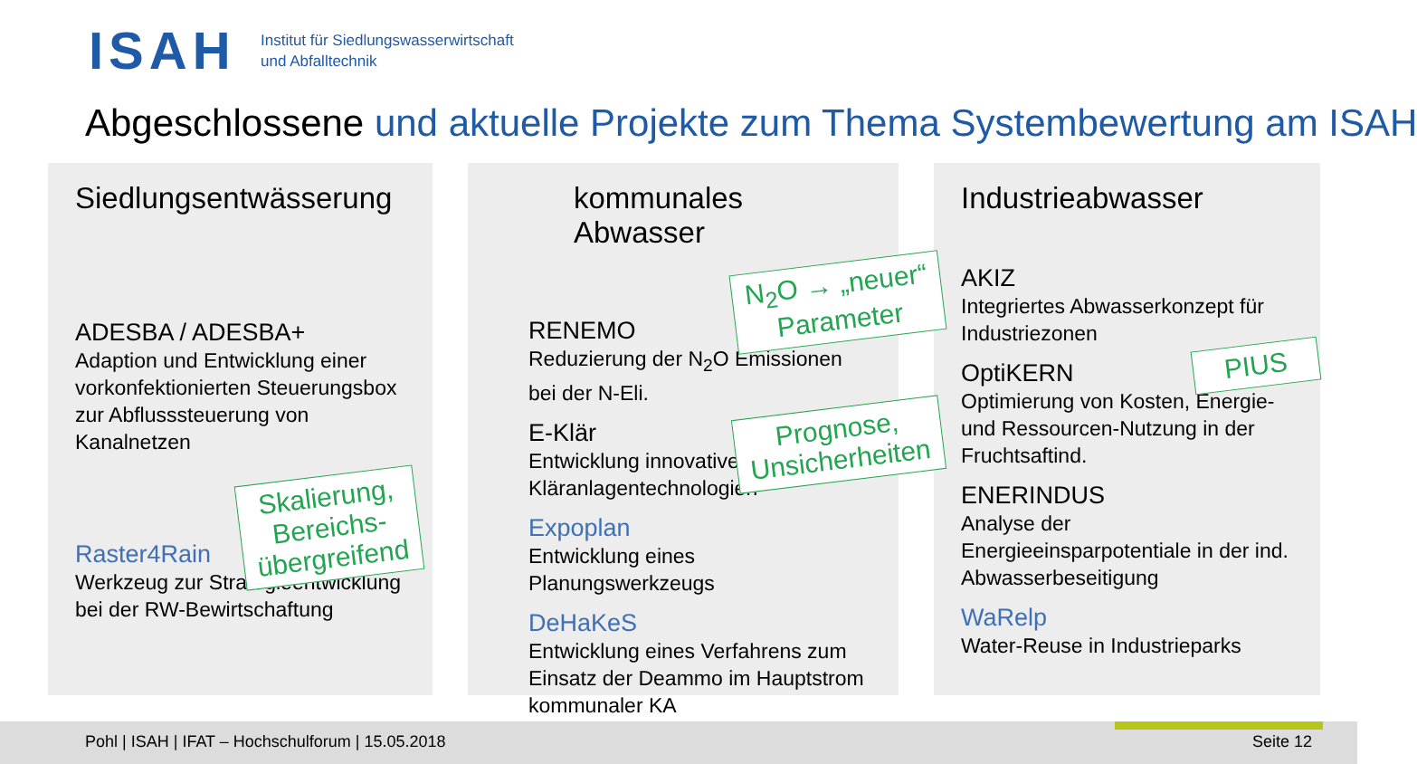ISAH
Institut für Siedlungswasserwirtschaft
und Abfalltechnik
Abgeschlossene und aktuelle Projekte zum Thema Systembewertung am ISAH
Siedlungsentwässerung
ADESBA / ADESBA+
Adaption und Entwicklung einer vorkonfektionierten Steuerungsbox zur Abflusssteuerung von Kanalnetzen
Raster4Rain
Werkzeug zur Strategieentwicklung bei der RW-Bewirtschaftung
kommunales Abwasser
RENEMO
Reduzierung der N<sub>2</sub>O Emissionen bei der N-Eli.
E-Klär
Entwicklung innovativer Kläranlagentechnologien
Expoplan
Entwicklung eines Planungswerkzeugs
DeHaKeS
Entwicklung eines Verfahrens zum Einsatz der Deammo im Hauptstrom kommunaler KA
Industrieabwasser
AKIZ
Integriertes Abwasserkonzept für Industriezonen
OptiKERN
Optimierung von Kosten, Energie- und Ressourcen-Nutzung in der Fruchtsaftind.
ENERINDUS
Analyse der Energieeinsparpotentiale in der ind. Abwasserbeseitigung
WaRelp
Water-Reuse in Industrieparks
Skalierung,
Bereichs-
übergreifend
N<sub>2</sub>O → „neuer“
Parameter
Prognose,
Unsicherheiten
PIUS
Pohl | ISAH | IFAT – Hochschulforum | 15.05.2018
Seite 12